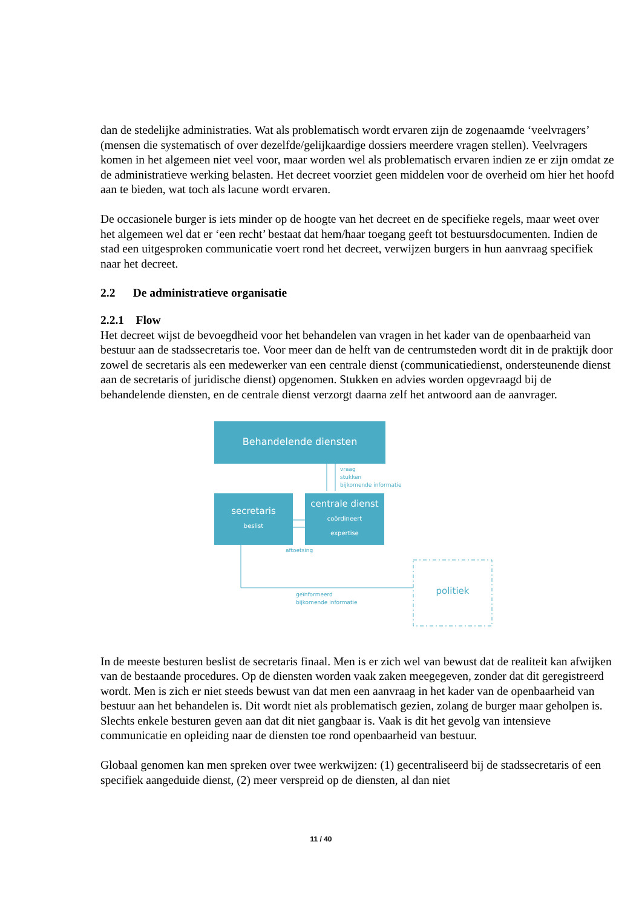dan de stedelijke administraties. Wat als problematisch wordt ervaren zijn de zogenaamde ‘veelvragers’ (mensen die systematisch of over dezelfde/gelijkaardige dossiers meerdere vragen stellen). Veelvragers komen in het algemeen niet veel voor, maar worden wel als problematisch ervaren indien ze er zijn omdat ze de administratieve werking belasten. Het decreet voorziet geen middelen voor de overheid om hier het hoofd aan te bieden, wat toch als lacune wordt ervaren.
De occasionele burger is iets minder op de hoogte van het decreet en de specifieke regels, maar weet over het algemeen wel dat er ‘een recht’ bestaat dat hem/haar toegang geeft tot bestuursdocumenten. Indien de stad een uitgesproken communicatie voert rond het decreet, verwijzen burgers in hun aanvraag specifiek naar het decreet.
2.2 De administratieve organisatie
2.2.1 Flow
Het decreet wijst de bevoegdheid voor het behandelen van vragen in het kader van de openbaarheid van bestuur aan de stadssecretaris toe. Voor meer dan de helft van de centrumsteden wordt dit in de praktijk door zowel de secretaris als een medewerker van een centrale dienst (communicatiedienst, ondersteunende dienst aan de secretaris of juridische dienst) opgenomen. Stukken en advies worden opgevraagd bij de behandelende diensten, en de centrale dienst verzorgt daarna zelf het antwoord aan de aanvrager.
Behandelende diensten
vraag
stukken
bijkomende informatie
secretaris
beslist
centrale dienst
coördineert
expertise
aftoetsing
geïnformeerd
bijkomende informatie
politiek
In de meeste besturen beslist de secretaris finaal. Men is er zich wel van bewust dat de realiteit kan afwijken van de bestaande procedures. Op de diensten worden vaak zaken meegegeven, zonder dat dit geregistreerd wordt. Men is zich er niet steeds bewust van dat men een aanvraag in het kader van de openbaarheid van bestuur aan het behandelen is. Dit wordt niet als problematisch gezien, zolang de burger maar geholpen is. Slechts enkele besturen geven aan dat dit niet gangbaar is. Vaak is dit het gevolg van intensieve communicatie en opleiding naar de diensten toe rond openbaarheid van bestuur.
Globaal genomen kan men spreken over twee werkwijzen: (1) gecentraliseerd bij de stadssecretaris of een specifiek aangeduide dienst, (2) meer verspreid op de diensten, al dan niet
11 / 40